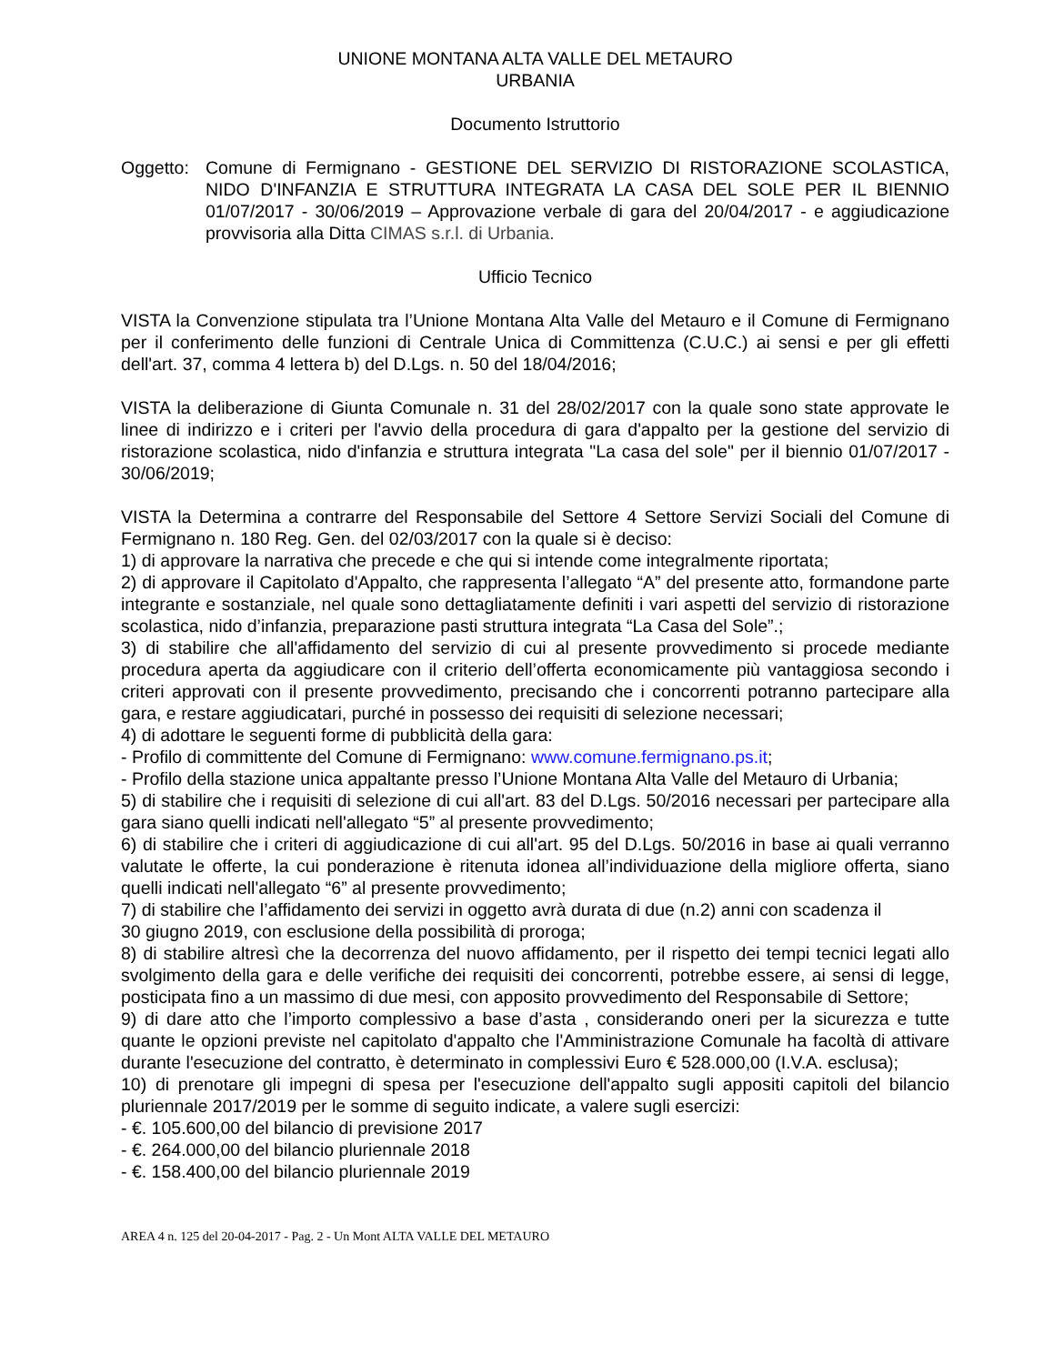UNIONE MONTANA ALTA VALLE DEL METAURO
URBANIA
Documento Istruttorio
Oggetto:
Comune di Fermignano - GESTIONE DEL SERVIZIO DI RISTORAZIONE SCOLASTICA, NIDO D'INFANZIA E STRUTTURA INTEGRATA LA CASA DEL SOLE PER IL BIENNIO 01/07/2017 - 30/06/2019 – Approvazione verbale di gara del 20/04/2017 - e aggiudicazione provvisoria alla Ditta CIMAS s.r.l. di Urbania.
Ufficio Tecnico
VISTA la Convenzione stipulata tra l’Unione Montana Alta Valle del Metauro e il Comune di Fermignano per il conferimento delle funzioni di Centrale Unica di Committenza (C.U.C.) ai sensi e per gli effetti dell'art. 37, comma 4 lettera b) del D.Lgs. n. 50 del 18/04/2016;
VISTA la deliberazione di Giunta Comunale n. 31 del 28/02/2017 con la quale sono state approvate le linee di indirizzo e i criteri per l'avvio della procedura di gara d'appalto per la gestione del servizio di ristorazione scolastica, nido d'infanzia e struttura integrata "La casa del sole" per il biennio 01/07/2017 - 30/06/2019;
VISTA la Determina a contrarre del Responsabile del Settore 4 Settore Servizi Sociali del Comune di Fermignano n. 180 Reg. Gen. del 02/03/2017 con la quale si è deciso:
1) di approvare la narrativa che precede e che qui si intende come integralmente riportata;
2) di approvare il Capitolato d'Appalto, che rappresenta l’allegato “A” del presente atto, formandone parte integrante e sostanziale, nel quale sono dettagliatamente definiti i vari aspetti del servizio di ristorazione scolastica, nido d’infanzia, preparazione pasti struttura integrata “La Casa del Sole”.;
3) di stabilire che all'affidamento del servizio di cui al presente provvedimento si procede mediante procedura aperta da aggiudicare con il criterio dell’offerta economicamente più vantaggiosa secondo i criteri approvati con il presente provvedimento, precisando che i concorrenti potranno partecipare alla gara, e restare aggiudicatari, purché in possesso dei requisiti di selezione necessari;
4) di adottare le seguenti forme di pubblicità della gara:
- Profilo di committente del Comune di Fermignano: www.comune.fermignano.ps.it;
- Profilo della stazione unica appaltante presso l’Unione Montana Alta Valle del Metauro di Urbania;
5) di stabilire che i requisiti di selezione di cui all'art. 83 del D.Lgs. 50/2016 necessari per partecipare alla gara siano quelli indicati nell'allegato “5” al presente provvedimento;
6) di stabilire che i criteri di aggiudicazione di cui all'art. 95 del D.Lgs. 50/2016 in base ai quali verranno valutate le offerte, la cui ponderazione è ritenuta idonea all’individuazione della migliore offerta, siano quelli indicati nell'allegato “6” al presente provvedimento;
7) di stabilire che l’affidamento dei servizi in oggetto avrà durata di due (n.2) anni con scadenza il
30 giugno 2019, con esclusione della possibilità di proroga;
8) di stabilire altresì che la decorrenza del nuovo affidamento, per il rispetto dei tempi tecnici legati allo svolgimento della gara e delle verifiche dei requisiti dei concorrenti, potrebbe essere, ai sensi di legge, posticipata fino a un massimo di due mesi, con apposito provvedimento del Responsabile di Settore;
9) di dare atto che l’importo complessivo a base d’asta , considerando oneri per la sicurezza e tutte quante le opzioni previste nel capitolato d'appalto che l'Amministrazione Comunale ha facoltà di attivare durante l'esecuzione del contratto, è determinato in complessivi Euro € 528.000,00 (I.V.A. esclusa);
10) di prenotare gli impegni di spesa per l'esecuzione dell'appalto sugli appositi capitoli del bilancio pluriennale 2017/2019 per le somme di seguito indicate, a valere sugli esercizi:
- €. 105.600,00 del bilancio di previsione 2017
- €. 264.000,00 del bilancio pluriennale 2018
- €. 158.400,00 del bilancio pluriennale 2019
AREA 4 n. 125 del 20-04-2017 - Pag. 2 - Un Mont ALTA VALLE DEL METAURO